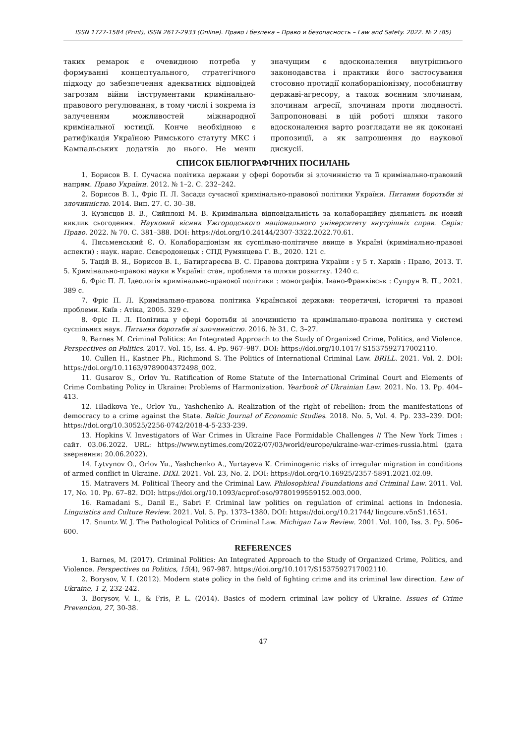ISSN 1727-1584 (Print), ISSN 2617-2933 (Online). Право і безпека – Право и безопасность – Law and Safety. 2022. № 2 (85)
таких ремарок є очевидною потреба у формуванні концептуального, стратегічного підходу до забезпечення адекватних відповідей загрозам війни інструментами кримінально-правового регулювання, в тому числі і зокрема із залученням можливостей міжнародної кримінальної юстиції. Конче необхідною є ратифікація Україною Римського статуту МКС і Кампальських додатків до нього. Не менш значущим є вдосконалення внутрішнього законодавства і практики його застосування стосовно протидії колабораціонізму, пособництву державі-агресору, а також воєнним злочинам, злочинам агресії, злочинам проти людяності. Запропоновані в цій роботі шляхи такого вдосконалення варто розглядати не як доконані пропозиції, а як запрошення до наукової дискусії.
СПИСОК БІБЛІОГРАФІЧНИХ ПОСИЛАНЬ
1. Борисов В. І. Сучасна політика держави у сфері боротьби зі злочинністю та її кримінально-правовий напрям. Право України. 2012. № 1–2. С. 232–242.
2. Борисов В. І., Фріс П. Л. Засади сучасної кримінально-правової політики України. Питання боротьби зі злочинністю. 2014. Вип. 27. С. 30–38.
3. Кузнєцов В. В., Сийплокі М. В. Кримінальна відповідальність за колабораційну діяльність як новий виклик сьогодення. Науковий вісник Ужгородського національного університету внутрішніх справ. Серія: Право. 2022. № 70. С. 381–388. DOI: https://doi.org/10.24144/2307-3322.2022.70.61.
4. Письменський Є. О. Колабораціонізм як суспільно-політичне явище в Україні (кримінально-правові аспекти) : наук. нарис. Сєвєродонецьк : СПД Румянцева Г. В., 2020. 121 с.
5. Тацій В. Я., Борисов В. І., Батиргареєва В. С. Правова доктрина України : у 5 т. Харків : Право, 2013. Т. 5. Кримінально-правові науки в Україні: стан, проблеми та шляхи розвитку. 1240 с.
6. Фріс П. Л. Ідеологія кримінально-правової політики : монографія. Івано-Франківськ : Супрун В. П., 2021. 389 с.
7. Фріс П. Л. Кримінально-правова політика Української держави: теоретичні, історичні та правові проблеми. Київ : Атіка, 2005. 329 с.
8. Фріс П. Л. Політика у сфері боротьби зі злочинністю та кримінально-правова політика у системі суспільних наук. Питання боротьби зі злочинністю. 2016. № 31. С. 3–27.
9. Barnes M. Criminal Politics: An Integrated Approach to the Study of Organized Crime, Politics, and Violence. Perspectives on Politics. 2017. Vol. 15, Iss. 4. Pp. 967–987. DOI: https://doi.org/10.1017/ S1537592717002110.
10. Cullen H., Kastner Ph., Richmond S. The Politics of International Criminal Law. BRILL. 2021. Vol. 2. DOI: https://doi.org/10.1163/9789004372498_002.
11. Gusarov S., Orlov Yu. Ratification of Rome Statute of the International Criminal Court and Elements of Crime Combating Policy in Ukraine: Problems of Harmonization. Yearbook of Ukrainian Law. 2021. No. 13. Pp. 404–413.
12. Hladkova Ye., Orlov Yu., Yashchenko A. Realization of the right of rebellion: from the manifestations of democracy to a crime against the State. Baltic Journal of Economic Studies. 2018. No. 5, Vol. 4. Pp. 233–239. DOI: https://doi.org/10.30525/2256-0742/2018-4-5-233-239.
13. Hopkins V. Investigators of War Crimes in Ukraine Face Formidable Challenges // The New York Times : сайт. 03.06.2022. URL: https://www.nytimes.com/2022/07/03/world/europe/ukraine-war-crimes-russia.html (дата звернення: 20.06.2022).
14. Lytvynov O., Orlov Yu., Yashchenko A., Yurtayeva K. Criminogenic risks of irregular migration in conditions of armed conflict in Ukraine. DIXI. 2021. Vol. 23, No. 2. DOI: https://doi.org/10.16925/2357-5891.2021.02.09.
15. Matravers M. Political Theory and the Criminal Law. Philosophical Foundations and Criminal Law. 2011. Vol. 17, No. 10. Pp. 67–82. DOI: https://doi.org/10.1093/acprof:oso/9780199559152.003.000.
16. Ramadani S., Danil E., Sabri F. Criminal law politics on regulation of criminal actions in Indonesia. Linguistics and Culture Review. 2021. Vol. 5. Pp. 1373–1380. DOI: https://doi.org/10.21744/ lingcure.v5nS1.1651.
17. Snuntz W. J. The Pathological Politics of Criminal Law. Michigan Law Review. 2001. Vol. 100, Iss. 3. Pp. 506–600.
REFERENCES
1. Barnes, M. (2017). Criminal Politics: An Integrated Approach to the Study of Organized Crime, Politics, and Violence. Perspectives on Politics, 15(4), 967-987. https://doi.org/10.1017/S1537592717002110.
2. Borysov, V. I. (2012). Modern state policy in the field of fighting crime and its criminal law direction. Law of Ukraine, 1-2, 232-242.
3. Borysov, V. I., & Fris, P. L. (2014). Basics of modern criminal law policy of Ukraine. Issues of Crime Prevention, 27, 30-38.
47